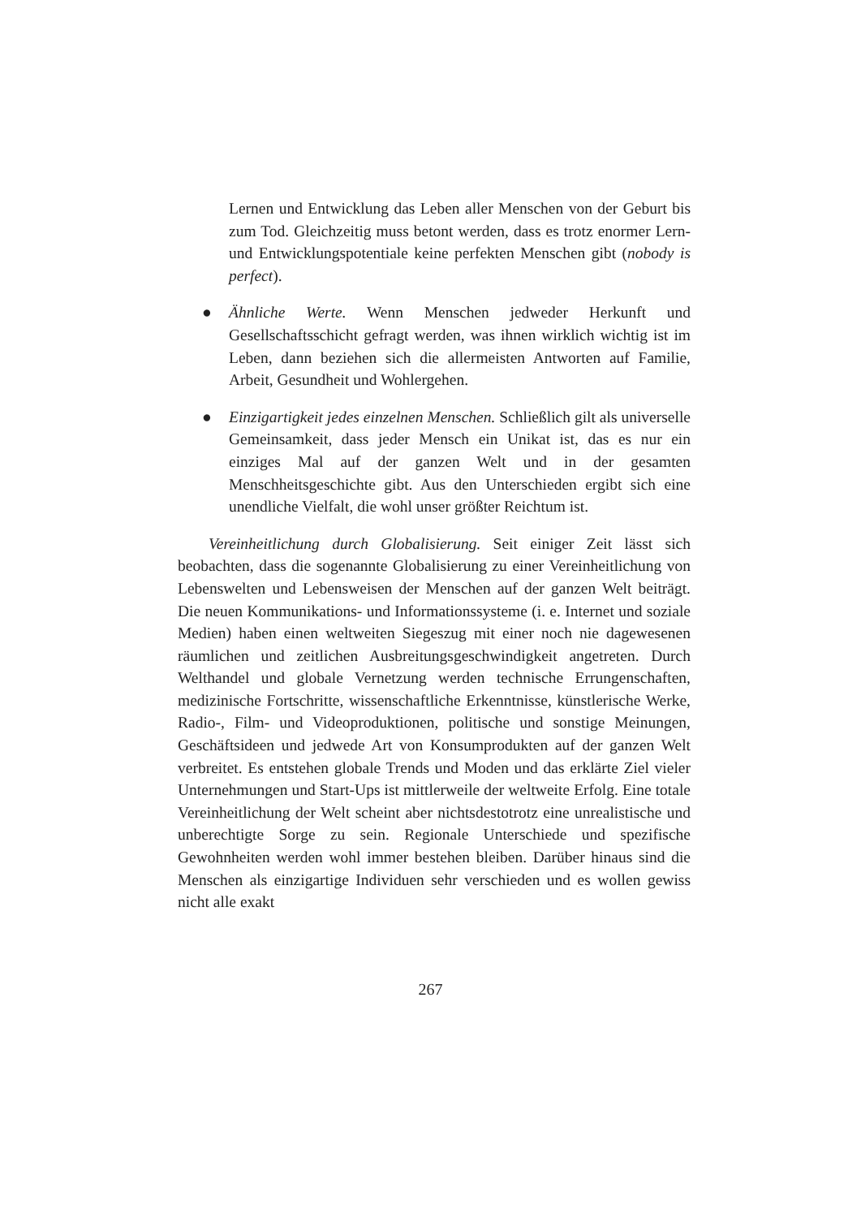Lernen und Entwicklung das Leben aller Menschen von der Geburt bis zum Tod. Gleichzeitig muss betont werden, dass es trotz enormer Lern- und Entwicklungspotentiale keine perfekten Menschen gibt (nobody is perfect).
● Ähnliche Werte. Wenn Menschen jedweder Herkunft und Gesellschaftsschicht gefragt werden, was ihnen wirklich wichtig ist im Leben, dann beziehen sich die allermeisten Antworten auf Familie, Arbeit, Gesundheit und Wohlergehen.
● Einzigartigkeit jedes einzelnen Menschen. Schließlich gilt als universelle Gemeinsamkeit, dass jeder Mensch ein Unikat ist, das es nur ein einziges Mal auf der ganzen Welt und in der gesamten Menschheitsgeschichte gibt. Aus den Unterschieden ergibt sich eine unendliche Vielfalt, die wohl unser größter Reichtum ist.
Vereinheitlichung durch Globalisierung. Seit einiger Zeit lässt sich beobachten, dass die sogenannte Globalisierung zu einer Vereinheitlichung von Lebenswelten und Lebensweisen der Menschen auf der ganzen Welt beiträgt. Die neuen Kommunikations- und Informationssysteme (i. e. Internet und soziale Medien) haben einen weltweiten Siegeszug mit einer noch nie dagewesenen räumlichen und zeitlichen Ausbreitungsgeschwindigkeit angetreten. Durch Welthandel und globale Vernetzung werden technische Errungenschaften, medizinische Fortschritte, wissenschaftliche Erkenntnisse, künstlerische Werke, Radio-, Film- und Videoproduktionen, politische und sonstige Meinungen, Geschäftsideen und jedwede Art von Konsumprodukten auf der ganzen Welt verbreitet. Es entstehen globale Trends und Moden und das erklärte Ziel vieler Unternehmungen und Start-Ups ist mittlerweile der weltweite Erfolg. Eine totale Vereinheitlichung der Welt scheint aber nichtsdestotrotz eine unrealistische und unberechtigte Sorge zu sein. Regionale Unterschiede und spezifische Gewohnheiten werden wohl immer bestehen bleiben. Darüber hinaus sind die Menschen als einzigartige Individuen sehr verschieden und es wollen gewiss nicht alle exakt
267